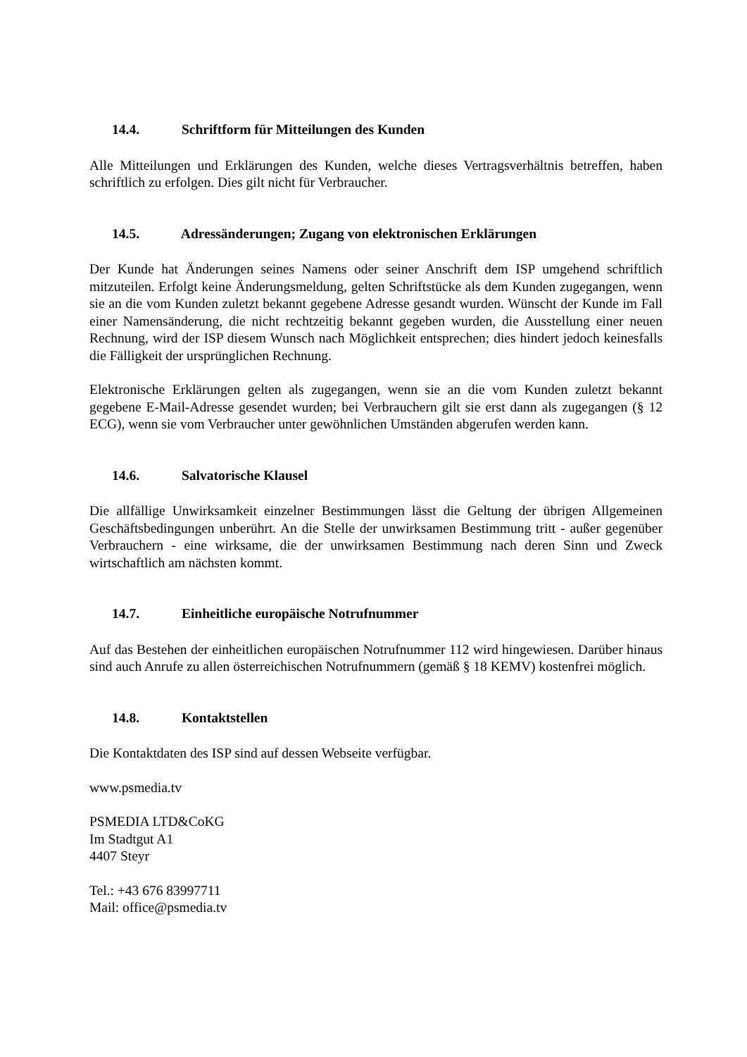14.4. Schriftform für Mitteilungen des Kunden
Alle Mitteilungen und Erklärungen des Kunden, welche dieses Vertragsverhältnis betreffen, haben schriftlich zu erfolgen. Dies gilt nicht für Verbraucher.
14.5. Adressänderungen; Zugang von elektronischen Erklärungen
Der Kunde hat Änderungen seines Namens oder seiner Anschrift dem ISP umgehend schriftlich mitzuteilen. Erfolgt keine Änderungsmeldung, gelten Schriftstücke als dem Kunden zugegangen, wenn sie an die vom Kunden zuletzt bekannt gegebene Adresse gesandt wurden. Wünscht der Kunde im Fall einer Namensänderung, die nicht rechtzeitig bekannt gegeben wurden, die Ausstellung einer neuen Rechnung, wird der ISP diesem Wunsch nach Möglichkeit entsprechen; dies hindert jedoch keinesfalls die Fälligkeit der ursprünglichen Rechnung.
Elektronische Erklärungen gelten als zugegangen, wenn sie an die vom Kunden zuletzt bekannt gegebene E-Mail-Adresse gesendet wurden; bei Verbrauchern gilt sie erst dann als zugegangen (§ 12 ECG), wenn sie vom Verbraucher unter gewöhnlichen Umständen abgerufen werden kann.
14.6. Salvatorische Klausel
Die allfällige Unwirksamkeit einzelner Bestimmungen lässt die Geltung der übrigen Allgemeinen Geschäftsbedingungen unberührt. An die Stelle der unwirksamen Bestimmung tritt - außer gegenüber Verbrauchern - eine wirksame, die der unwirksamen Bestimmung nach deren Sinn und Zweck wirtschaftlich am nächsten kommt.
14.7. Einheitliche europäische Notrufnummer
Auf das Bestehen der einheitlichen europäischen Notrufnummer 112 wird hingewiesen. Darüber hinaus sind auch Anrufe zu allen österreichischen Notrufnummern (gemäß § 18 KEMV) kostenfrei möglich.
14.8. Kontaktstellen
Die Kontaktdaten des ISP sind auf dessen Webseite verfügbar.
www.psmedia.tv
PSMEDIA LTD&CoKG
Im Stadtgut A1
4407 Steyr
Tel.: +43 676 83997711
Mail: office@psmedia.tv